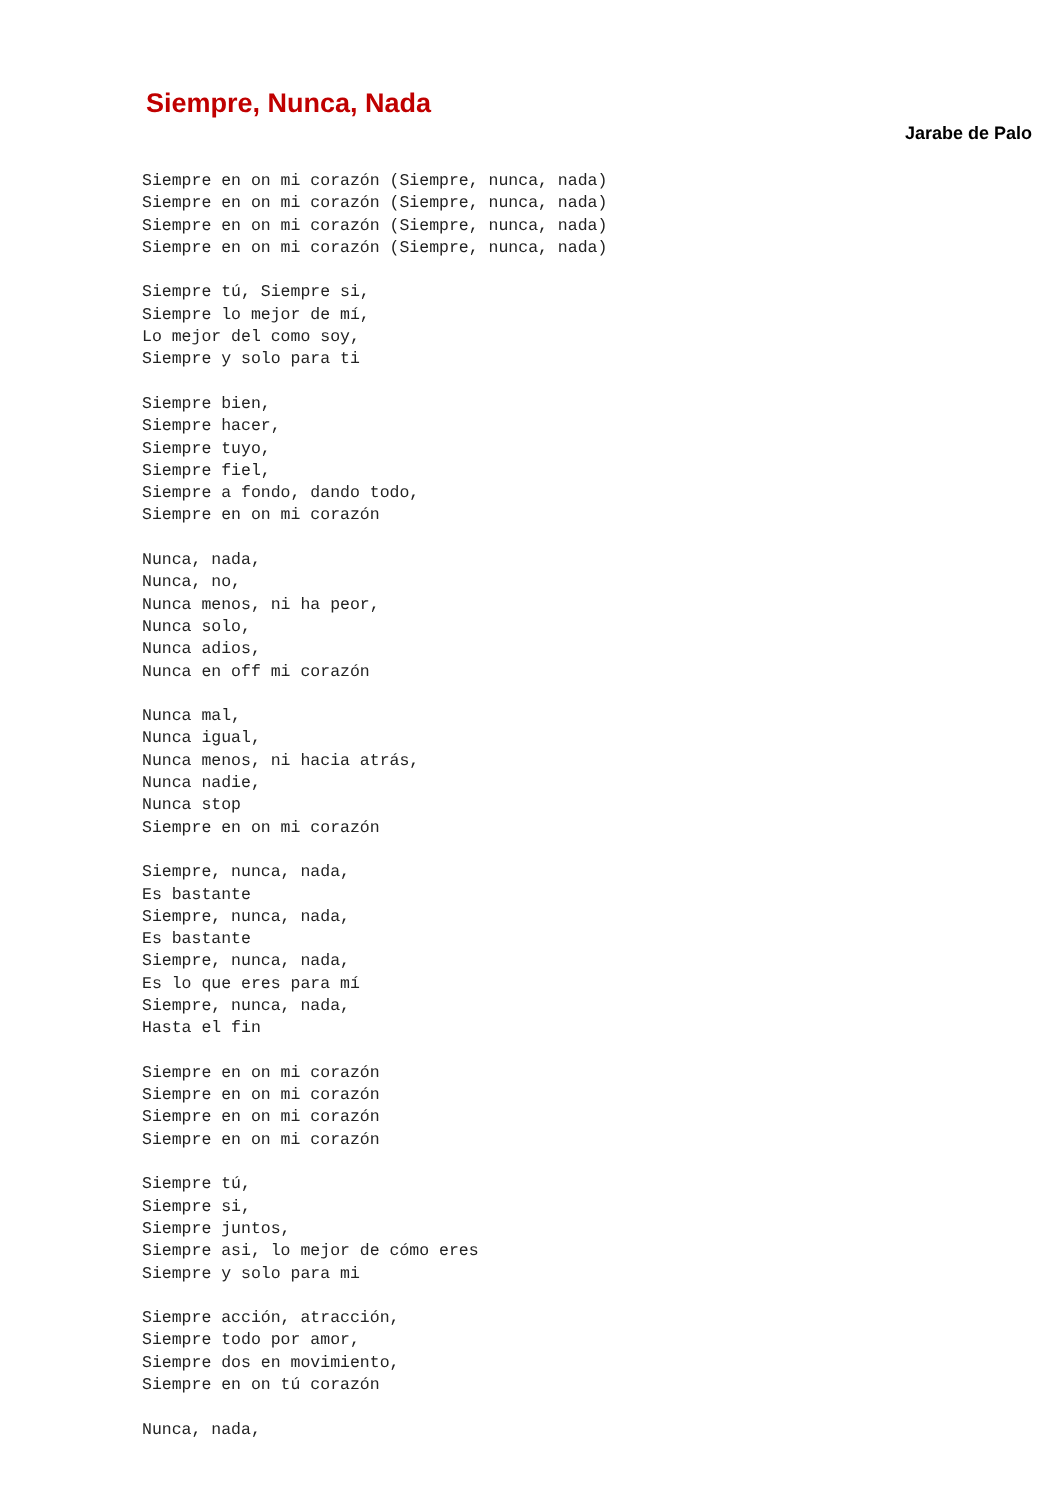Siempre, Nunca, Nada
Jarabe de Palo
Siempre en on mi corazón (Siempre, nunca, nada)
Siempre en on mi corazón (Siempre, nunca, nada)
Siempre en on mi corazón (Siempre, nunca, nada)
Siempre en on mi corazón (Siempre, nunca, nada)

Siempre tú, Siempre si,
Siempre lo mejor de mí,
Lo mejor del como soy,
Siempre y solo para ti

Siempre bien,
Siempre hacer,
Siempre tuyo,
Siempre fiel,
Siempre a fondo, dando todo,
Siempre en on mi corazón

Nunca, nada,
Nunca, no,
Nunca menos, ni ha peor,
Nunca solo,
Nunca adios,
Nunca en off mi corazón

Nunca mal,
Nunca igual,
Nunca menos, ni hacia atrás,
Nunca nadie,
Nunca stop
Siempre en on mi corazón

Siempre, nunca, nada,
Es bastante
Siempre, nunca, nada,
Es bastante
Siempre, nunca, nada,
Es lo que eres para mí
Siempre, nunca, nada,
Hasta el fin

Siempre en on mi corazón
Siempre en on mi corazón
Siempre en on mi corazón
Siempre en on mi corazón

Siempre tú,
Siempre si,
Siempre juntos,
Siempre asi, lo mejor de cómo eres
Siempre y solo para mi

Siempre acción, atracción,
Siempre todo por amor,
Siempre dos en movimiento,
Siempre en on tú corazón

Nunca, nada,